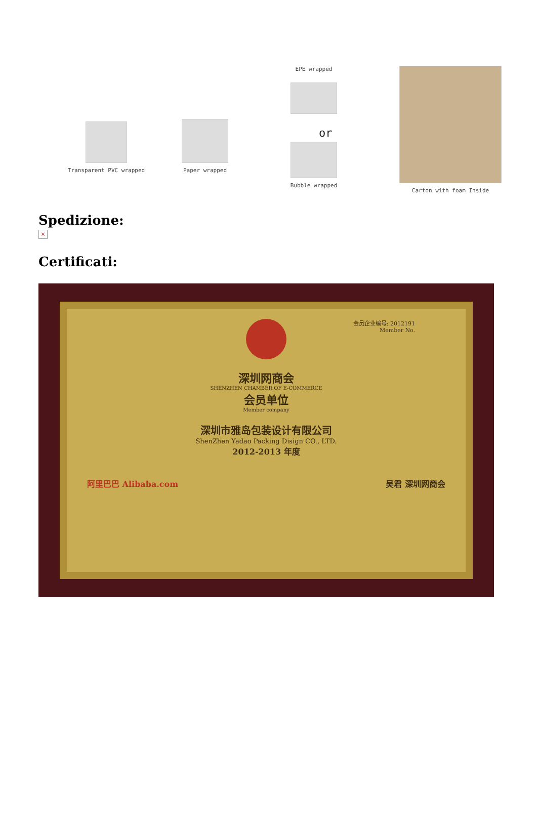Transparent PVC wrapped Paper wrapped
EPE wrapped
or
Bubble wrapped
Carton with foam Inside
Spedizione:
×
Certificati:
会员企业编号: 2012191
Member No.
深圳网商会
SHENZHEN CHAMBER OF E-COMMERCE
会员单位
Member company
深圳市雅岛包装设计有限公司
ShenZhen Yadao Packing Disign CO., LTD.
2012-2013 年度
阿里巴巴 Alibaba.com 吴君 深圳网商会